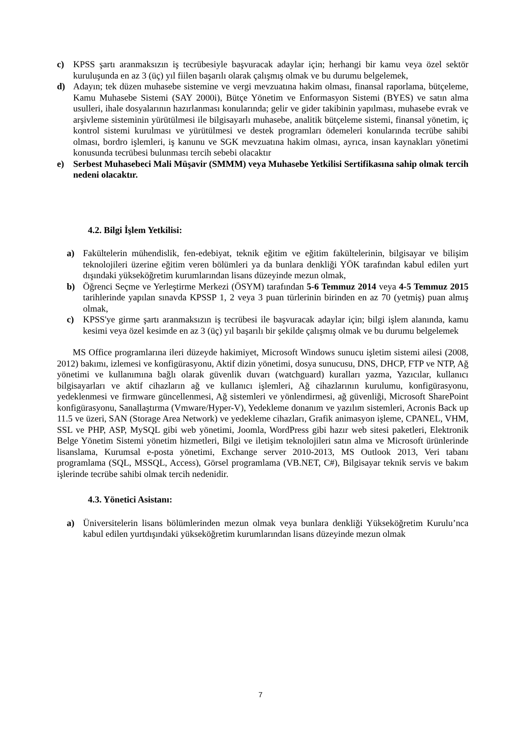c) KPSS şartı aranmaksızın iş tecrübesiyle başvuracak adaylar için; herhangi bir kamu veya özel sektör kuruluşunda en az 3 (üç) yıl fiilen başarılı olarak çalışmış olmak ve bu durumu belgelemek,
d) Adayın; tek düzen muhasebe sistemine ve vergi mevzuatına hakim olması, finansal raporlama, bütçeleme, Kamu Muhasebe Sistemi (SAY 2000i), Bütçe Yönetim ve Enformasyon Sistemi (BYES) ve satın alma usulleri, ihale dosyalarının hazırlanması konularında; gelir ve gider takibinin yapılması, muhasebe evrak ve arşivleme sisteminin yürütülmesi ile bilgisayarlı muhasebe, analitik bütçeleme sistemi, finansal yönetim, iç kontrol sistemi kurulması ve yürütülmesi ve destek programları ödemeleri konularında tecrübe sahibi olması, bordro işlemleri, iş kanunu ve SGK mevzuatına hakim olması, ayrıca, insan kaynakları yönetimi konusunda tecrübesi bulunması tercih sebebi olacaktır
e) Serbest Muhasebeci Mali Müşavir (SMMM) veya Muhasebe Yetkilisi Sertifikasına sahip olmak tercih nedeni olacaktır.
4.2. Bilgi İşlem Yetkilisi:
a) Fakültelerin mühendislik, fen-edebiyat, teknik eğitim ve eğitim fakültelerinin, bilgisayar ve bilişim teknolojileri üzerine eğitim veren bölümleri ya da bunlara denkliği YÖK tarafından kabul edilen yurt dışındaki yükseköğretim kurumlarından lisans düzeyinde mezun olmak,
b) Öğrenci Seçme ve Yerleştirme Merkezi (ÖSYM) tarafından 5-6 Temmuz 2014 veya 4-5 Temmuz 2015 tarihlerinde yapılan sınavda KPSSP 1, 2 veya 3 puan türlerinin birinden en az 70 (yetmiş) puan almış olmak,
c) KPSS'ye girme şartı aranmaksızın iş tecrübesi ile başvuracak adaylar için; bilgi işlem alanında, kamu kesimi veya özel kesimde en az 3 (üç) yıl başarılı bir şekilde çalışmış olmak ve bu durumu belgelemek
MS Office programlarına ileri düzeyde hakimiyet, Microsoft Windows sunucu işletim sistemi ailesi (2008, 2012) bakımı, izlemesi ve konfigürasyonu, Aktif dizin yönetimi, dosya sunucusu, DNS, DHCP, FTP ve NTP, Ağ yönetimi ve kullanımına bağlı olarak güvenlik duvarı (watchguard) kuralları yazma, Yazıcılar, kullanıcı bilgisayarları ve aktif cihazların ağ ve kullanıcı işlemleri, Ağ cihazlarının kurulumu, konfigürasyonu, yedeklenmesi ve firmware güncellenmesi, Ağ sistemleri ve yönlendirmesi, ağ güvenliği, Microsoft SharePoint konfigürasyonu, Sanallaştırma (Vmware/Hyper-V), Yedekleme donanım ve yazılım sistemleri, Acronis Back up 11.5 ve üzeri, SAN (Storage Area Network) ve yedekleme cihazları, Grafik animasyon işleme, CPANEL, VHM, SSL ve PHP, ASP, MySQL gibi web yönetimi, Joomla, WordPress gibi hazır web sitesi paketleri, Elektronik Belge Yönetim Sistemi yönetim hizmetleri, Bilgi ve iletişim teknolojileri satın alma ve Microsoft ürünlerinde lisanslama, Kurumsal e-posta yönetimi, Exchange server 2010-2013, MS Outlook 2013, Veri tabanı programlama (SQL, MSSQL, Access), Görsel programlama (VB.NET, C#), Bilgisayar teknik servis ve bakım işlerinde tecrübe sahibi olmak tercih nedenidir.
4.3. Yönetici Asistanı:
a) Üniversitelerin lisans bölümlerinden mezun olmak veya bunlara denkliği Yükseköğretim Kurulu’nca kabul edilen yurtdışındaki yükseköğretim kurumlarından lisans düzeyinde mezun olmak
7